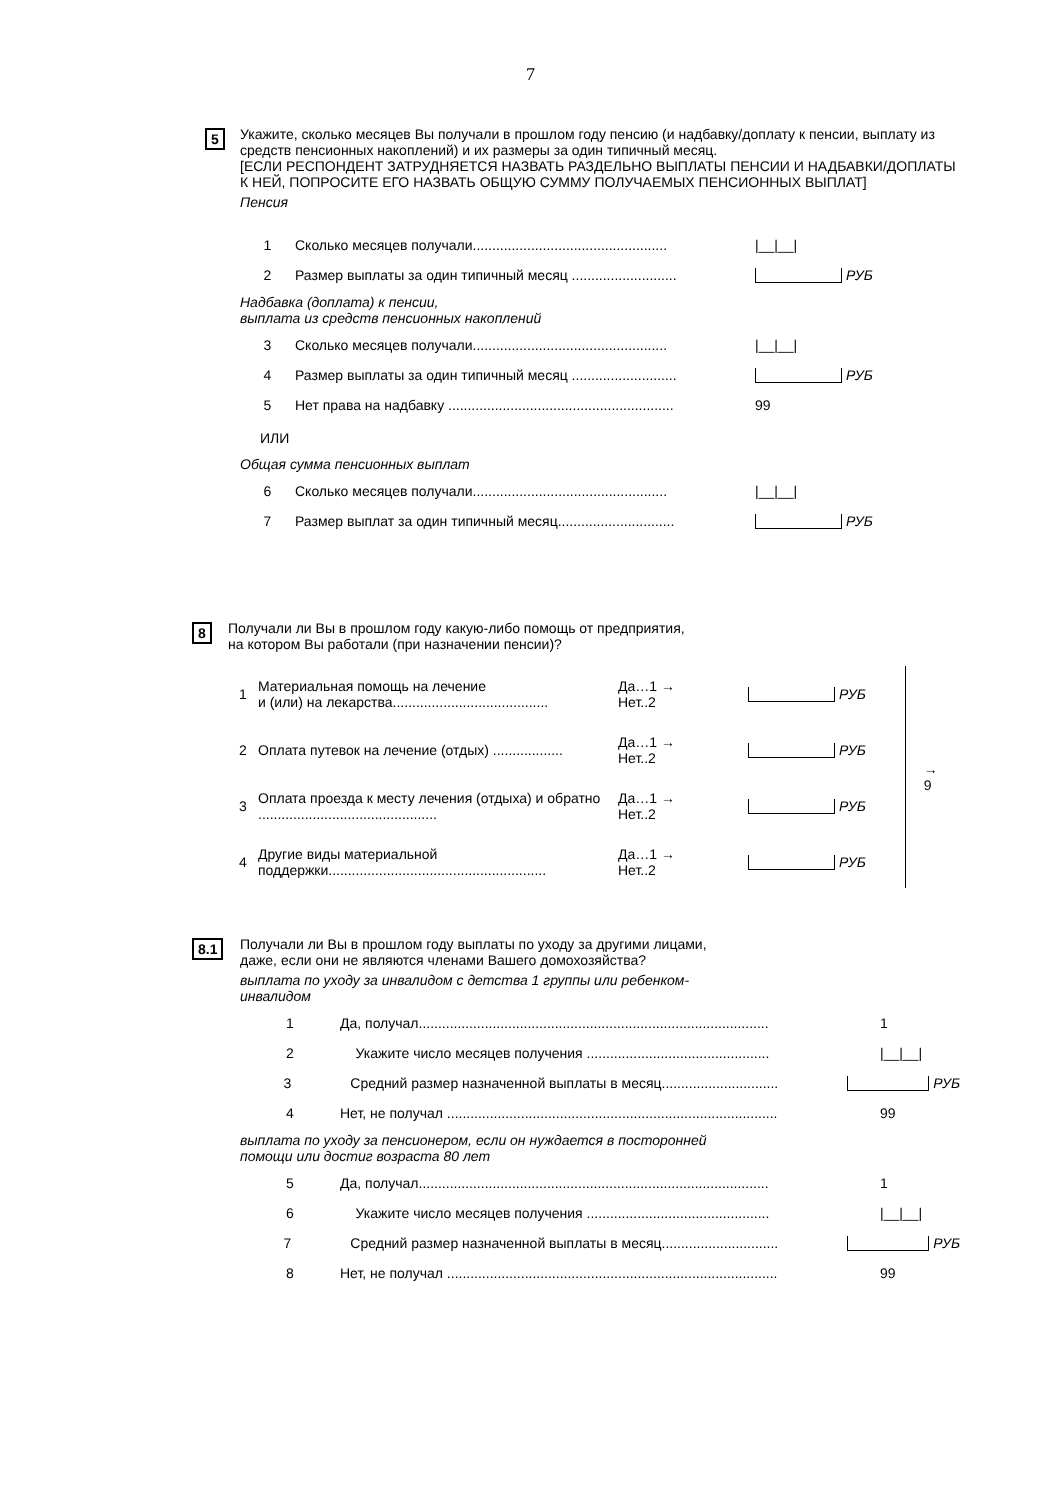7
5
Укажите, сколько месяцев Вы получали в прошлом году пенсию (и надбавку/доплату к пенсии, выплату из средств пенсионных накоплений) и их размеры за один типичный месяц.
[ЕСЛИ РЕСПОНДЕНТ ЗАТРУДНЯЕТСЯ НАЗВАТЬ РАЗДЕЛЬНО ВЫПЛАТЫ ПЕНСИИ И НАДБАВКИ/ДОПЛАТЫ К НЕЙ, ПОПРОСИТЕ ЕГО НАЗВАТЬ ОБЩУЮ СУММУ ПОЛУЧАЕМЫХ ПЕНСИОННЫХ ВЫПЛАТ]
Пенсия
1 Сколько месяцев получали.................................................. |__|__|
2 Размер выплаты за один типичный месяц ........................... РУБ
Надбавка (доплата) к пенсии,
выплата из средств пенсионных накоплений
3 Сколько месяцев получали.................................................. |__|__|
4 Размер выплаты за один типичный месяц ........................... РУБ
5 Нет права на надбавку .......................................................... 99
ИЛИ
Общая сумма пенсионных выплат
6 Сколько месяцев получали.................................................. |__|__|
7 Размер выплат за один типичный месяц.............................. РУБ
8
Получали ли Вы в прошлом году какую-либо помощь от предприятия,
на котором Вы работали (при назначении пенсии)?
1 Материальная помощь на лечение
и (или) на лекарства........................................ Да…1 →
Нет..2 РУБ
2 Оплата путевок на лечение (отдых) .................. Да…1 →
Нет..2 РУБ
3 Оплата проезда к месту лечения (отдыха) и обратно .............................................. Да…1 →
Нет..2 РУБ
4 Другие виды материальной
поддержки........................................................ Да…1 →
Нет..2 РУБ
→ 9
8.1
Получали ли Вы в прошлом году выплаты по уходу за другими лицами,
даже, если они не являются членами Вашего домохозяйства?
выплата по уходу за инвалидом с детства 1 группы или ребенком-
инвалидом
1 Да, получал.......................................................................................... 1
2 Укажите число месяцев получения ............................................... |__|__|
3 Средний размер назначенной выплаты в месяц.............................. РУБ
4 Нет, не получал ..................................................................................... 99
выплата по уходу за пенсионером, если он нуждается в посторонней
помощи или достиг возраста 80 лет
5 Да, получал.......................................................................................... 1
6 Укажите число месяцев получения ............................................... |__|__|
7 Средний размер назначенной выплаты в месяц.............................. РУБ
8 Нет, не получал ..................................................................................... 99